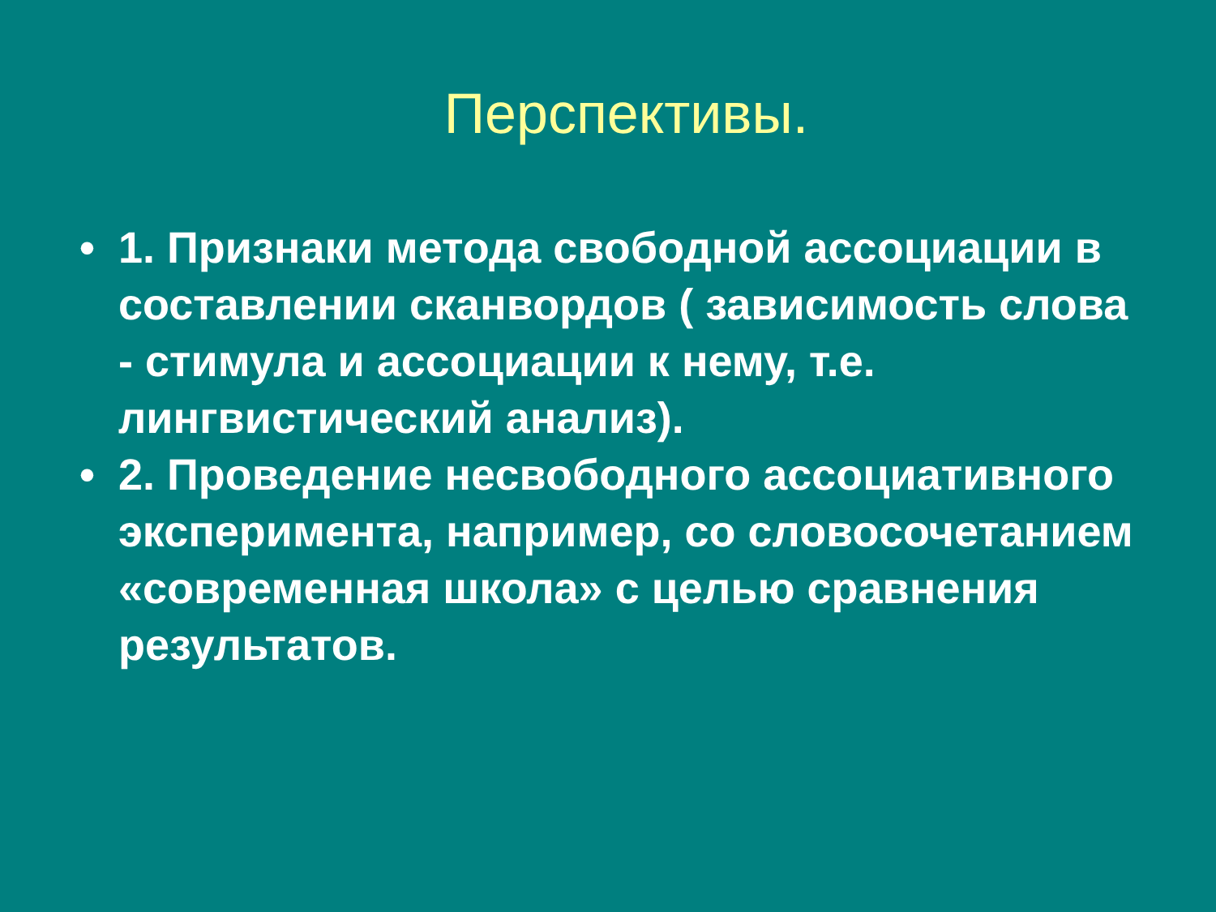Перспективы.
• 1. Признаки метода свободной ассоциации в составлении сканвордов ( зависимость слова - стимула и ассоциации к нему, т.е. лингвистический анализ).
• 2. Проведение несвободного ассоциативного эксперимента, например, со словосочетанием «современная школа» с целью сравнения результатов.